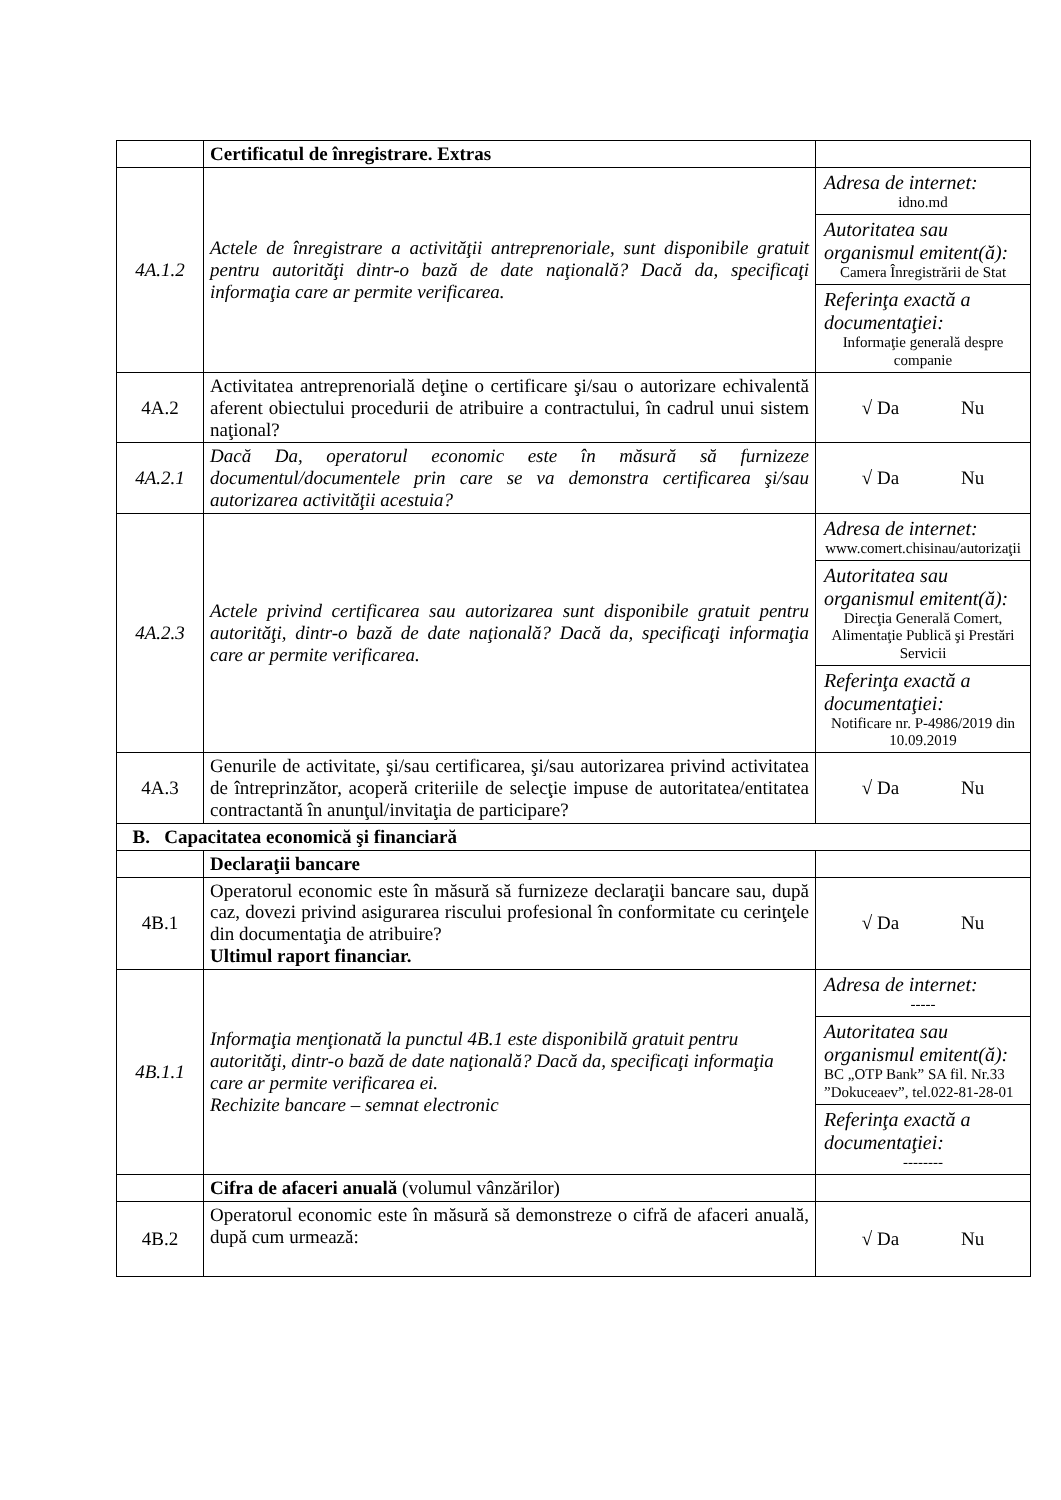| | Certificatul de înregistrare. Extras | |
| 4A.1.2 | Actele de înregistrare a activităţii antreprenoriale, sunt disponibile gratuit pentru autorităţi dintr-o bază de date naţională? Dacă da, specificaţi informaţia care ar permite verificarea. | Adresa de internet: idno.md Autoritatea sau organismul emitent(ă): Camera Înregistrării de Stat Referinţa exactă a documentaţiei: Informaţie generală despre companie |
| 4A.2 | Activitatea antreprenorială deţine o certificare şi/sau o autorizare echivalentă aferent obiectului procedurii de atribuire a contractului, în cadrul unui sistem naţional? | √ Da Nu |
| 4A.2.1 | Dacă Da, operatorul economic este în măsură să furnizeze documentul/documentele prin care se va demonstra certificarea şi/sau autorizarea activităţii acestuia? | √ Da Nu |
| 4A.2.3 | Actele privind certificarea sau autorizarea sunt disponibile gratuit pentru autorităţi, dintr-o bază de date naţională? Dacă da, specificaţi informaţia care ar permite verificarea. | Adresa de internet: www.comert.chisinau/autorizaţii Autoritatea sau organismul emitent(ă): Direcţia Generală Comert, Alimentaţie Publică şi Prestări Servicii Referinţa exactă a documentaţiei: Notificare nr. P-4986/2019 din 10.09.2019 |
| 4A.3 | Genurile de activitate, şi/sau certificarea, şi/sau autorizarea privind activitatea de întreprinzător, acoperă criteriile de selecţie impuse de autoritatea/entitatea contractantă în anunţul/invitaţia de participare? | √ Da Nu |
| B. Capacitatea economică şi financiară | | |
| | Declaraţii bancare | |
| 4B.1 | Operatorul economic este în măsură să furnizeze declaraţii bancare sau, după caz, dovezi privind asigurarea riscului profesional în conformitate cu cerinţele din documentaţia de atribuire? Ultimul raport financiar. | √ Da Nu |
| 4B.1.1 | Informaţia menţionată la punctul 4B.1 este disponibilă gratuit pentru autorităţi, dintr-o bază de date naţională? Dacă da, specificaţi informaţia care ar permite verificarea ei. Rechizite bancare – semnat electronic | Adresa de internet: ----- Autoritatea sau organismul emitent(ă): BC „OTP Bank” SA fil. Nr.33 ”Dokuceaev”, tel.022-81-28-01 Referinţa exactă a documentaţiei: -------- |
| | Cifra de afaceri anuală (volumul vânzărilor) | |
| 4B.2 | Operatorul economic este în măsură să demonstreze o cifră de afaceri anuală, după cum urmează: | √ Da Nu |